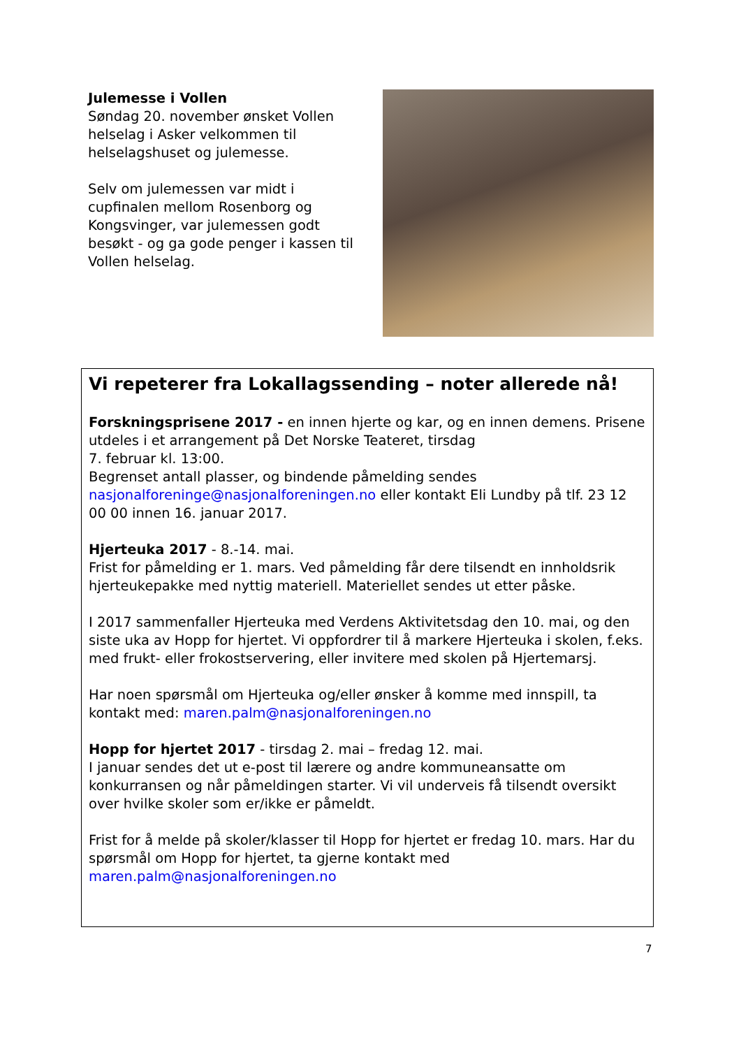Julemesse i Vollen
Søndag 20. november ønsket Vollen helselag i Asker velkommen til helselagshuset og julemesse.
Selv om julemessen var midt i cupfinalen mellom Rosenborg og Kongsvinger, var julemessen godt besøkt - og ga gode penger i kassen til Vollen helselag.
Vi repeterer fra Lokallagssending – noter allerede nå!
Forskningsprisene 2017 - en innen hjerte og kar, og en innen demens. Prisene utdeles i et arrangement på Det Norske Teateret, tirsdag
7. februar kl. 13:00.
Begrenset antall plasser, og bindende påmelding sendes nasjonalforeninge@nasjonalforeningen.no eller kontakt Eli Lundby på tlf. 23 12 00 00 innen 16. januar 2017.
Hjerteuka 2017 - 8.-14. mai.
Frist for påmelding er 1. mars. Ved påmelding får dere tilsendt en innholdsrik hjerteukepakke med nyttig materiell. Materiellet sendes ut etter påske.
I 2017 sammenfaller Hjerteuka med Verdens Aktivitetsdag den 10. mai, og den siste uka av Hopp for hjertet. Vi oppfordrer til å markere Hjerteuka i skolen, f.eks. med frukt- eller frokostservering, eller invitere med skolen på Hjertemarsj.
Har noen spørsmål om Hjerteuka og/eller ønsker å komme med innspill, ta kontakt med: maren.palm@nasjonalforeningen.no
Hopp for hjertet 2017 - tirsdag 2. mai – fredag 12. mai.
I januar sendes det ut e-post til lærere og andre kommuneansatte om konkurransen og når påmeldingen starter. Vi vil underveis få tilsendt oversikt over hvilke skoler som er/ikke er påmeldt.
Frist for å melde på skoler/klasser til Hopp for hjertet er fredag 10. mars. Har du spørsmål om Hopp for hjertet, ta gjerne kontakt med maren.palm@nasjonalforeningen.no
7